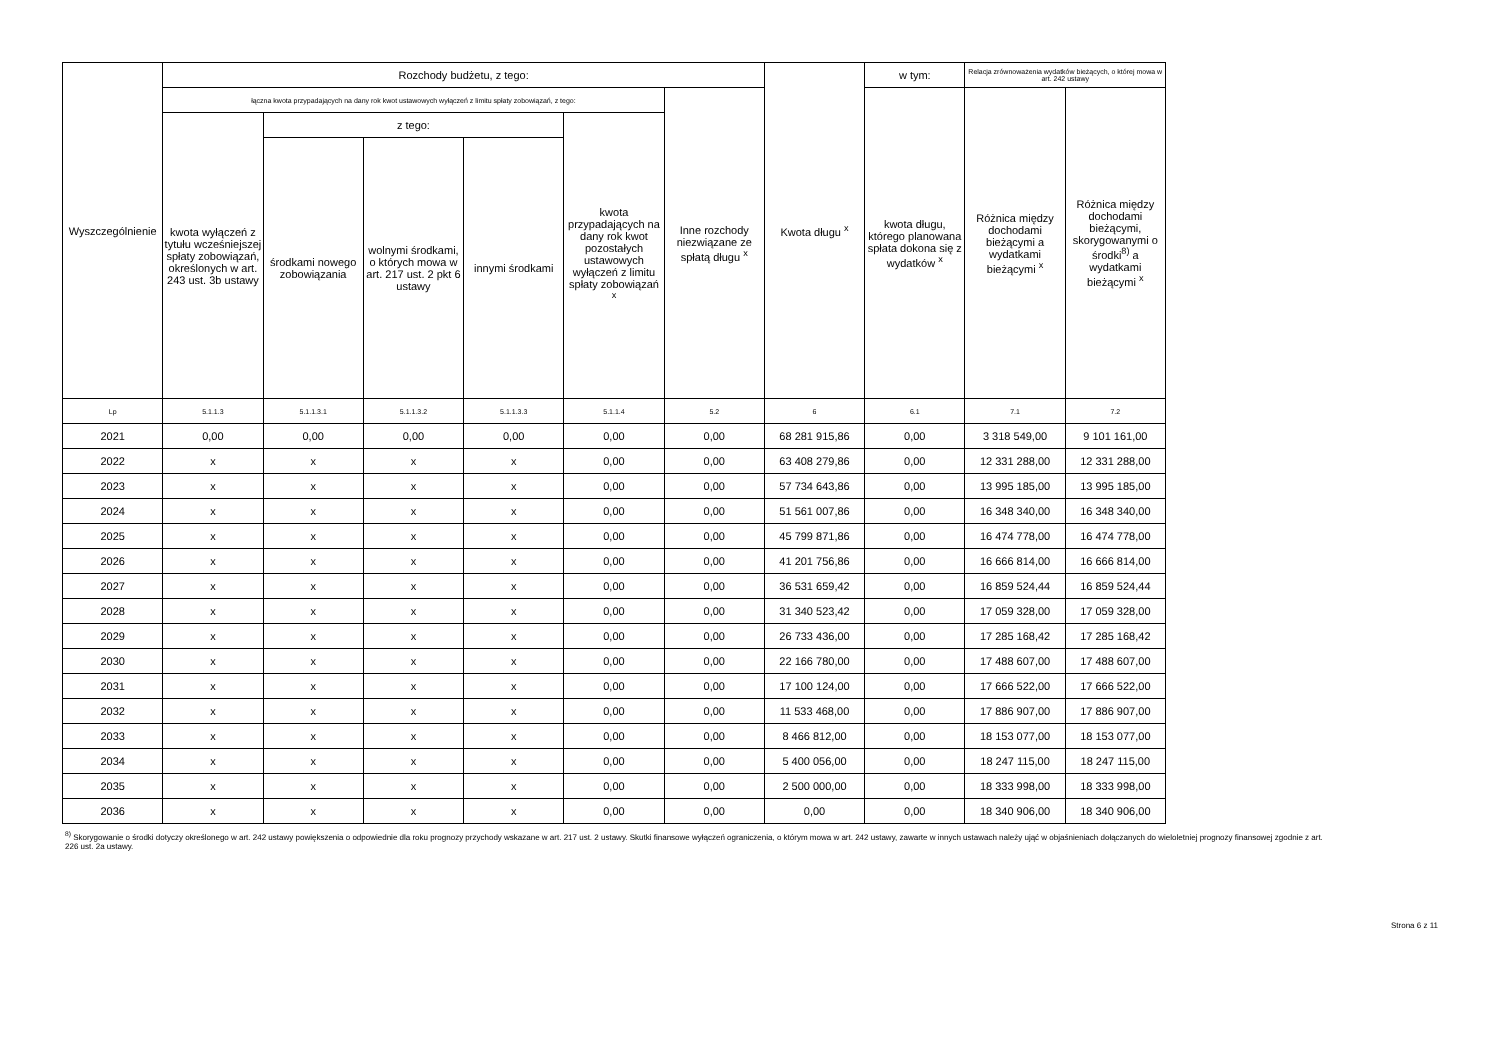| Wyszczególnienie | Rozchody budżetu, z tego: | | | | | | Kwota długu <sup>x</sup> | w tym: | Relacja zrównoważenia wydatków bieżących, o której mowa w art. 242 ustawy | |
| --- | --- | --- | --- | --- | --- | --- | --- | --- | --- | --- |
| | łączna kwota przypadających na dany rok kwot ustawowych wyłączeń z limitu spłaty zobowiązań, z tego: | | | | | Inne rozchody niezwiązane ze spłatą długu <sup>x</sup> | | kwota długu, którego planowana spłata dokona się z wydatków <sup>x</sup> | Różnica między dochodami bieżącymi a wydatkami bieżącymi <sup>x</sup> | Różnica między dochodami bieżącymi, skorygowanymi o środki<sup>8)</sup> a wydatkami bieżącymi <sup>x</sup> |
| | kwota wyłączeń z tytułu wcześniejszej spłaty zobowiązań, określonych w art. 243 ust. 3b ustawy | z tego: | | | kwota przypadających na dany rok kwot pozostałych ustawowych wyłączeń z limitu spłaty zobowiązań <sup>x</sup> | | | | | |
| | | środkami nowego zobowiązania | wolnymi środkami, o których mowa w art. 217 ust. 2 pkt 6 ustawy | innymi środkami | | | | | | |
| Lp | 5.1.1.3 | 5.1.1.3.1 | 5.1.1.3.2 | 5.1.1.3.3 | 5.1.1.4 | 5.2 | 6 | 6.1 | 7.1 | 7.2 |
| 2021 | 0,00 | 0,00 | 0,00 | 0,00 | 0,00 | 0,00 | 68 281 915,86 | 0,00 | 3 318 549,00 | 9 101 161,00 |
| 2022 | x | x | x | x | 0,00 | 0,00 | 63 408 279,86 | 0,00 | 12 331 288,00 | 12 331 288,00 |
| 2023 | x | x | x | x | 0,00 | 0,00 | 57 734 643,86 | 0,00 | 13 995 185,00 | 13 995 185,00 |
| 2024 | x | x | x | x | 0,00 | 0,00 | 51 561 007,86 | 0,00 | 16 348 340,00 | 16 348 340,00 |
| 2025 | x | x | x | x | 0,00 | 0,00 | 45 799 871,86 | 0,00 | 16 474 778,00 | 16 474 778,00 |
| 2026 | x | x | x | x | 0,00 | 0,00 | 41 201 756,86 | 0,00 | 16 666 814,00 | 16 666 814,00 |
| 2027 | x | x | x | x | 0,00 | 0,00 | 36 531 659,42 | 0,00 | 16 859 524,44 | 16 859 524,44 |
| 2028 | x | x | x | x | 0,00 | 0,00 | 31 340 523,42 | 0,00 | 17 059 328,00 | 17 059 328,00 |
| 2029 | x | x | x | x | 0,00 | 0,00 | 26 733 436,00 | 0,00 | 17 285 168,42 | 17 285 168,42 |
| 2030 | x | x | x | x | 0,00 | 0,00 | 22 166 780,00 | 0,00 | 17 488 607,00 | 17 488 607,00 |
| 2031 | x | x | x | x | 0,00 | 0,00 | 17 100 124,00 | 0,00 | 17 666 522,00 | 17 666 522,00 |
| 2032 | x | x | x | x | 0,00 | 0,00 | 11 533 468,00 | 0,00 | 17 886 907,00 | 17 886 907,00 |
| 2033 | x | x | x | x | 0,00 | 0,00 | 8 466 812,00 | 0,00 | 18 153 077,00 | 18 153 077,00 |
| 2034 | x | x | x | x | 0,00 | 0,00 | 5 400 056,00 | 0,00 | 18 247 115,00 | 18 247 115,00 |
| 2035 | x | x | x | x | 0,00 | 0,00 | 2 500 000,00 | 0,00 | 18 333 998,00 | 18 333 998,00 |
| 2036 | x | x | x | x | 0,00 | 0,00 | 0,00 | 0,00 | 18 340 906,00 | 18 340 906,00 |
<sup>8)</sup> Skorygowanie o środki dotyczy określonego w art. 242 ustawy powiększenia o odpowiednie dla roku prognozy przychody wskazane w art. 217 ust. 2 ustawy. Skutki finansowe wyłączeń ograniczenia, o którym mowa w art. 242 ustawy, zawarte w innych ustawach należy ująć w objaśnieniach dołączanych do wieloletniej prognozy finansowej zgodnie z art. 226 ust. 2a ustawy.
Strona 6 z 11